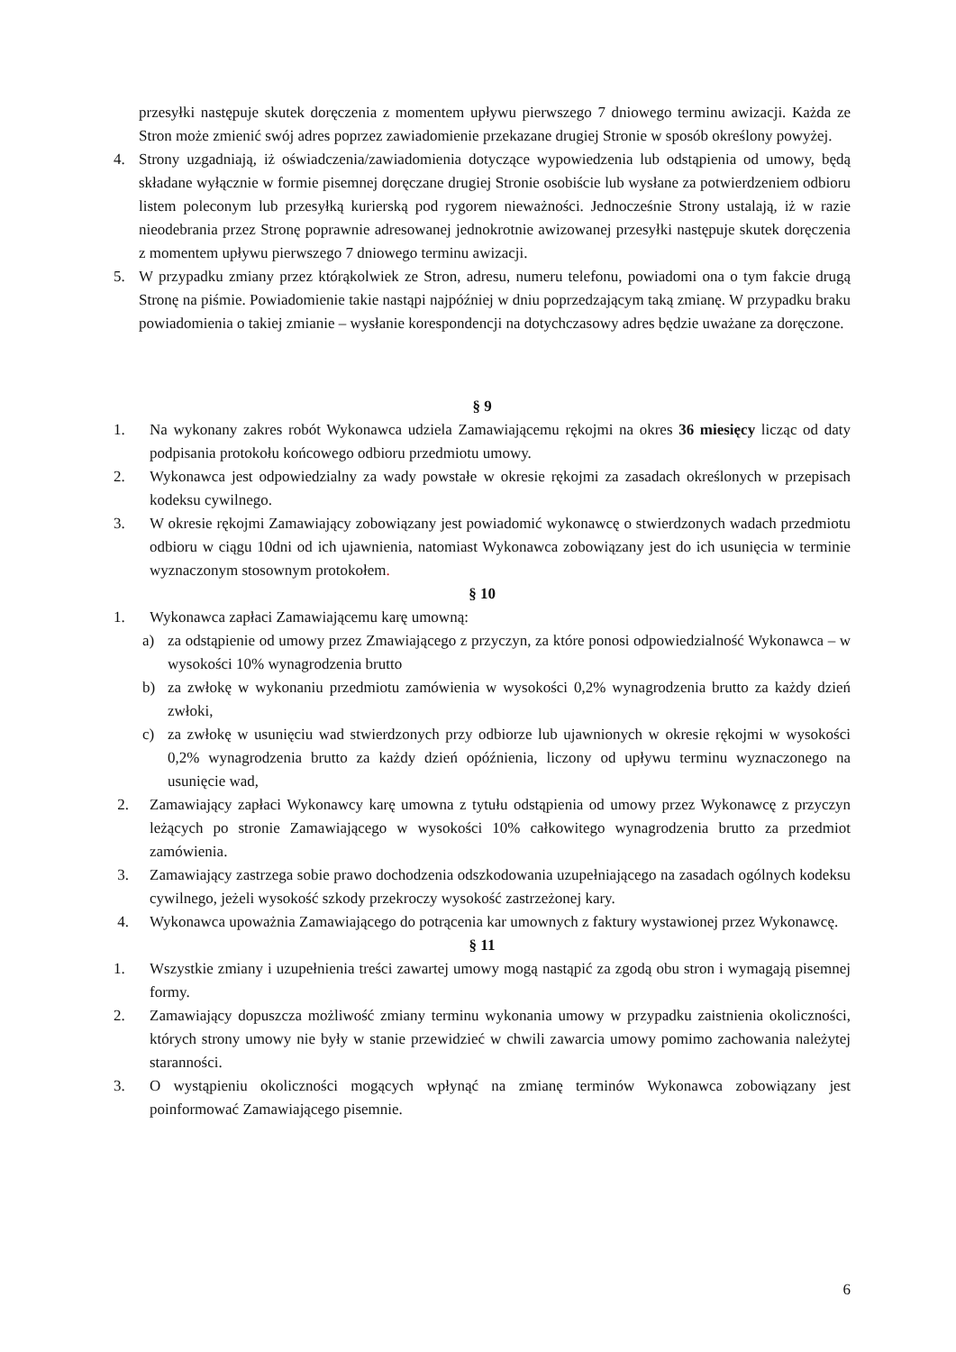przesyłki następuje skutek doręczenia z momentem upływu pierwszego 7 dniowego terminu awizacji. Każda ze Stron może zmienić swój adres poprzez zawiadomienie przekazane drugiej Stronie w sposób określony powyżej.
4. Strony uzgadniają, iż oświadczenia/zawiadomienia dotyczące wypowiedzenia lub odstąpienia od umowy, będą składane wyłącznie w formie pisemnej doręczane drugiej Stronie osobiście lub wysłane za potwierdzeniem odbioru listem poleconym lub przesyłką kurierską pod rygorem nieważności. Jednocześnie Strony ustalają, iż w razie nieodebrania przez Stronę poprawnie adresowanej jednokrotnie awizowanej przesyłki następuje skutek doręczenia z momentem upływu pierwszego 7 dniowego terminu awizacji.
5. W przypadku zmiany przez którąkolwiek ze Stron, adresu, numeru telefonu, powiadomi ona o tym fakcie drugą Stronę na piśmie. Powiadomienie takie nastąpi najpóźniej w dniu poprzedzającym taką zmianę. W przypadku braku powiadomienia o takiej zmianie – wysłanie korespondencji na dotychczasowy adres będzie uważane za doręczone.
§ 9
1. Na wykonany zakres robót Wykonawca udziela Zamawiającemu rękojmi na okres 36 miesięcy licząc od daty podpisania protokołu końcowego odbioru przedmiotu umowy.
2. Wykonawca jest odpowiedzialny za wady powstałe w okresie rękojmi za zasadach określonych w przepisach kodeksu cywilnego.
3. W okresie rękojmi Zamawiający zobowiązany jest powiadomić wykonawcę o stwierdzonych wadach przedmiotu odbioru w ciągu 10dni od ich ujawnienia, natomiast Wykonawca zobowiązany jest do ich usunięcia w terminie wyznaczonym stosownym protokołem.
§ 10
1. Wykonawca zapłaci Zamawiającemu karę umowną:
a) za odstąpienie od umowy przez Zmawiającego z przyczyn, za które ponosi odpowiedzialność Wykonawca – w wysokości 10% wynagrodzenia brutto
b) za zwłokę w wykonaniu przedmiotu zamówienia w wysokości 0,2% wynagrodzenia brutto za każdy dzień zwłoki,
c) za zwłokę w usunięciu wad stwierdzonych przy odbiorze lub ujawnionych w okresie rękojmi w wysokości 0,2% wynagrodzenia brutto za każdy dzień opóźnienia, liczony od upływu terminu wyznaczonego na usunięcie wad,
2. Zamawiający zapłaci Wykonawcy karę umowna z tytułu odstąpienia od umowy przez Wykonawcę z przyczyn leżących po stronie Zamawiającego w wysokości 10% całkowitego wynagrodzenia brutto za przedmiot zamówienia.
3. Zamawiający zastrzega sobie prawo dochodzenia odszkodowania uzupełniającego na zasadach ogólnych kodeksu cywilnego, jeżeli wysokość szkody przekroczy wysokość zastrzeżonej kary.
4. Wykonawca upoważnia Zamawiającego do potrącenia kar umownych z faktury wystawionej przez Wykonawcę.
§ 11
1. Wszystkie zmiany i uzupełnienia treści zawartej umowy mogą nastąpić za zgodą obu stron i wymagają pisemnej formy.
2. Zamawiający dopuszcza możliwość zmiany terminu wykonania umowy w przypadku zaistnienia okoliczności, których strony umowy nie były w stanie przewidzieć w chwili zawarcia umowy pomimo zachowania należytej staranności.
3. O wystąpieniu okoliczności mogących wpłynąć na zmianę terminów Wykonawca zobowiązany jest poinformować Zamawiającego pisemnie.
6